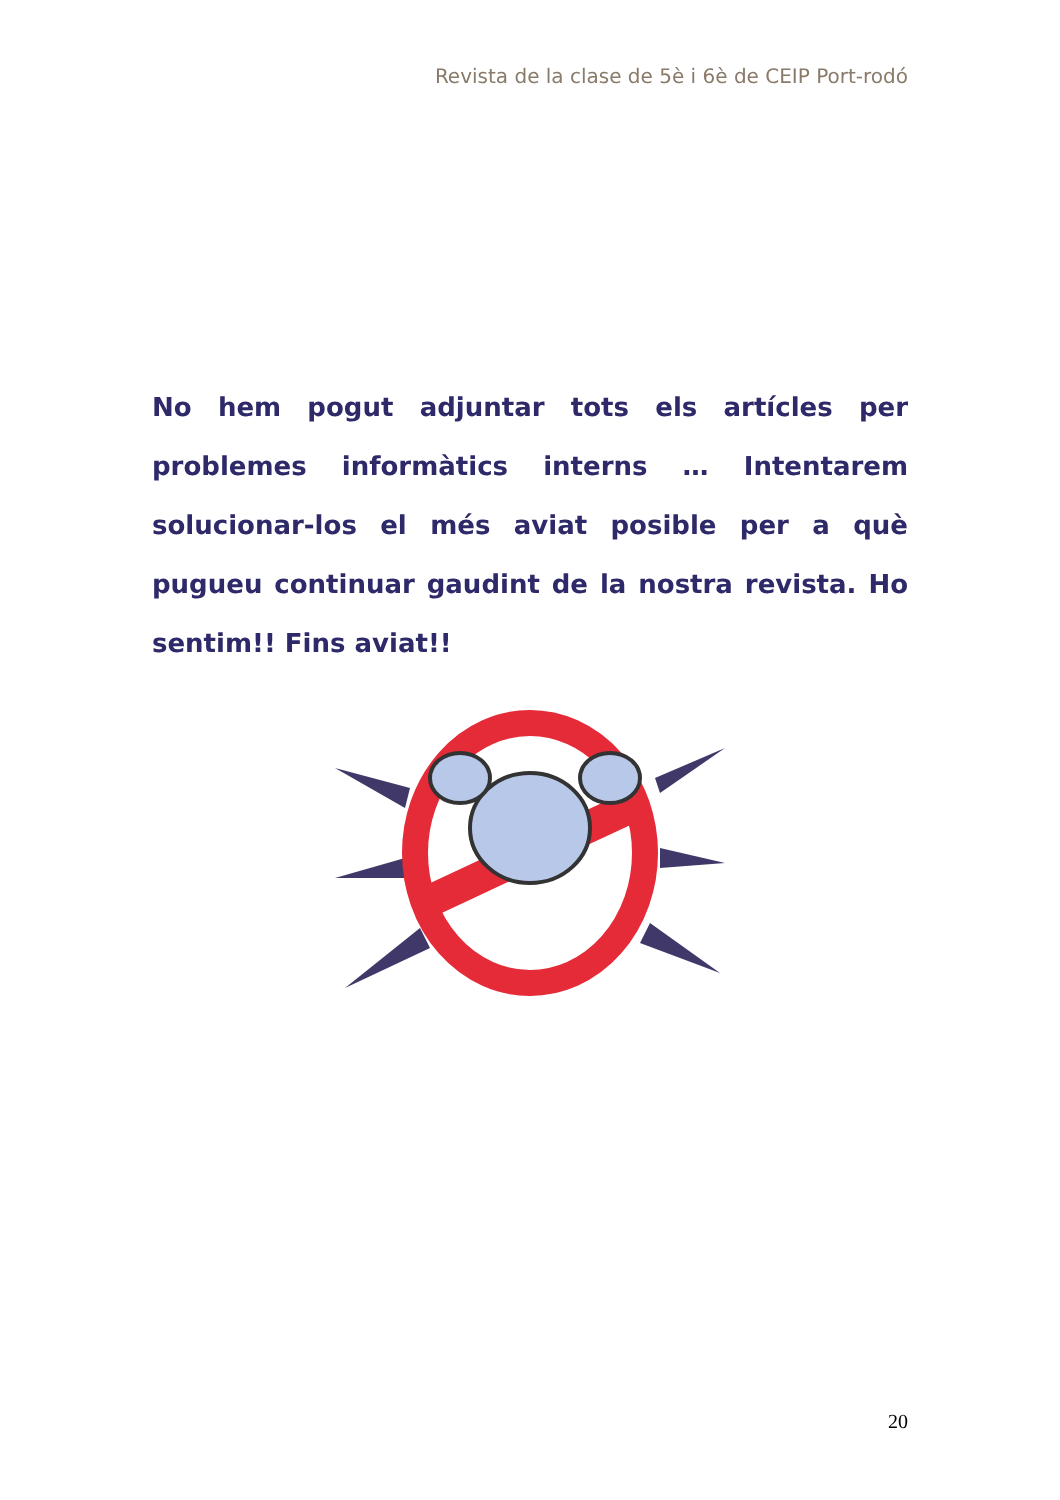Revista de la clase de 5è i 6è de CEIP Port-rodó
No hem pogut adjuntar tots els artícles per problemes informàtics interns … Intentarem solucionar-los el més aviat posible per a què pugueu continuar gaudint de la nostra revista. Ho sentim!! Fins aviat!!
20